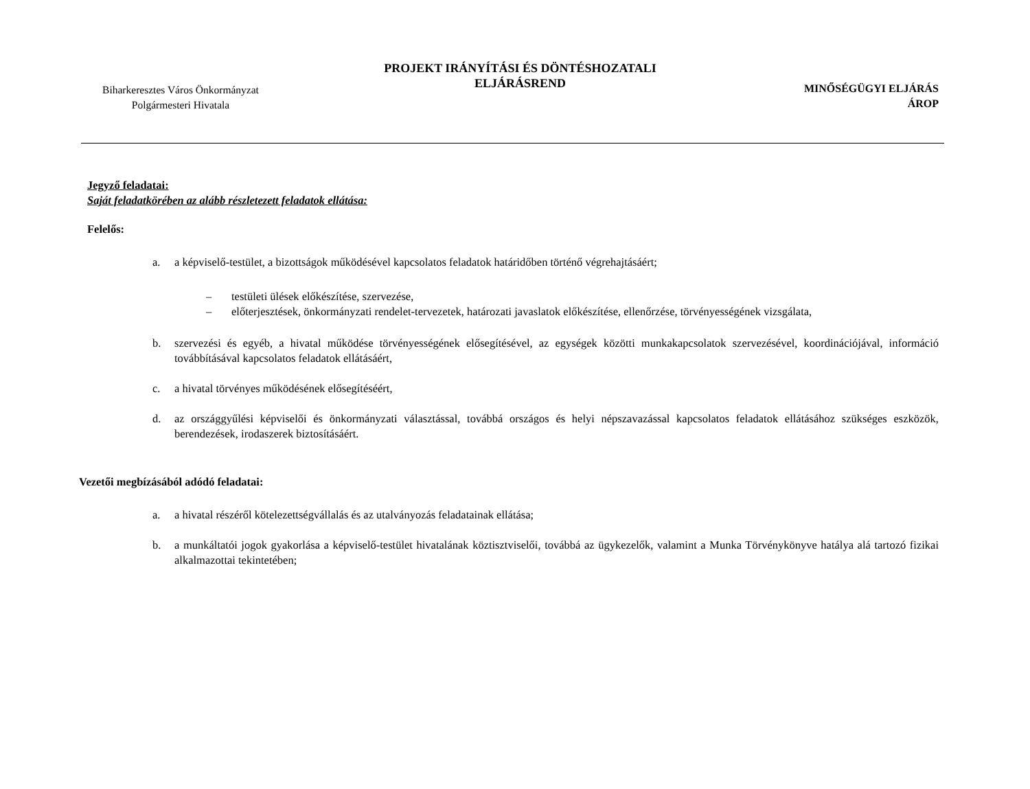Biharkeresztes Város Önkormányzat
Polgármesteri Hivatala
PROJEKT IRÁNYÍTÁSI ÉS DÖNTÉSHOZATALI
ELJÁRÁSREND
MINŐSÉGÜGYI ELJÁRÁS
ÁROP
Jegyző feladatai:
Saját feladatkörében az alább részletezett feladatok ellátása:
Felelős:
a. a képviselő-testület, a bizottságok működésével kapcsolatos feladatok határidőben történő végrehajtásáért;
– testületi ülések előkészítése, szervezése,
– előterjesztések, önkormányzati rendelet-tervezetek, határozati javaslatok előkészítése, ellenőrzése, törvényességének vizsgálata,
b. szervezési és egyéb, a hivatal működése törvényességének elősegítésével, az egységek közötti munkakapcsolatok szervezésével, koordinációjával, információ továbbításával kapcsolatos feladatok ellátásáért,
c. a hivatal törvényes működésének elősegítéséért,
d. az országgyűlési képviselői és önkormányzati választással, továbbá országos és helyi népszavazással kapcsolatos feladatok ellátásához szükséges eszközök, berendezések, irodaszerek biztosításáért.
Vezetői megbízásából adódó feladatai:
a. a hivatal részéről kötelezettségvállalás és az utalványozás feladatainak ellátása;
b. a munkáltatói jogok gyakorlása a képviselő-testület hivatalának köztisztviselői, továbbá az ügykezelők, valamint a Munka Törvénykönyve hatálya alá tartozó fizikai alkalmazottai tekintetében;